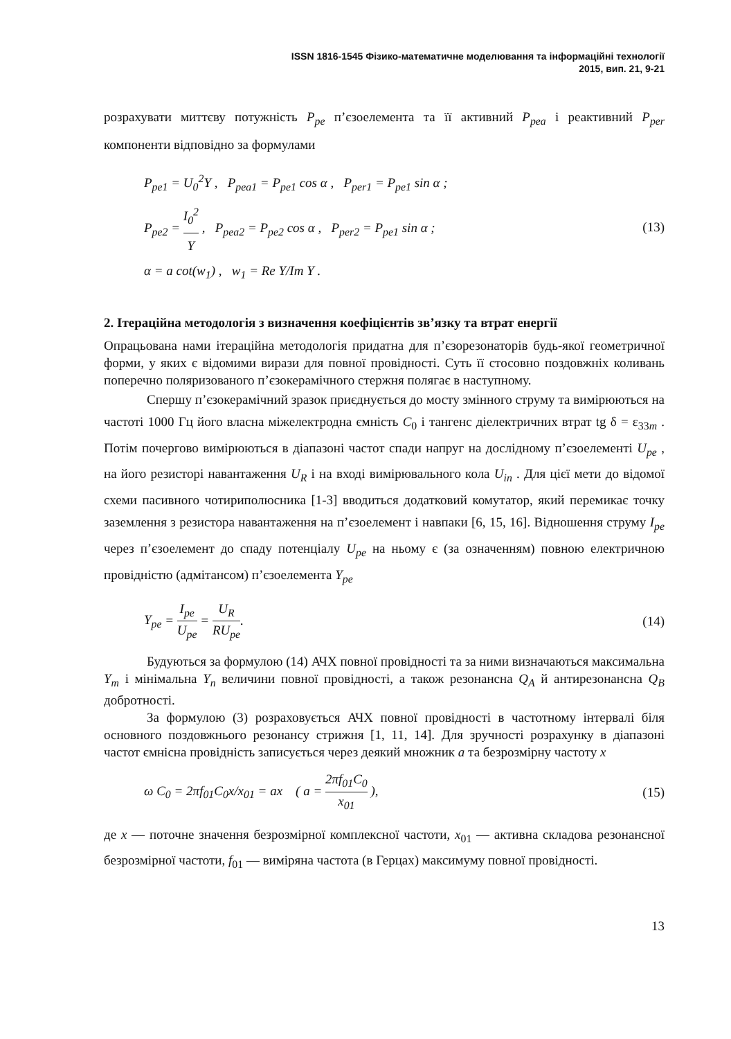ISSN 1816-1545 Фізико-математичне моделювання та інформаційні технології
2015, вип. 21, 9-21
розрахувати миттєву потужність P<sub>pe</sub> п’єзоелемента та її активний P<sub>pea</sub> і реактивний P<sub>per</sub> компоненти відповідно за формулами
P<sub>pe</sub><sub>1</sub> = U<sub>0</sub><sup>2</sup>Y , P<sub>pea</sub><sub>1</sub> = P<sub>pe</sub><sub>1</sub> cos α , P<sub>per</sub><sub>1</sub> = P<sub>pe</sub><sub>1</sub> sin α ;
P<sub>pe</sub><sub>2</sub> = I<sub>0</sub><sup>2</sup> Y , P<sub>pea</sub><sub>2</sub> = P<sub>pe</sub><sub>2</sub> cos α , P<sub>per</sub><sub>2</sub> = P<sub>pe</sub><sub>1</sub> sin α ;
α = a cot(w<sub>1</sub>) , w<sub>1</sub> = Re Y/Im Y .
(13)
2. Ітераційна методологія з визначення коефіцієнтів зв’язку та втрат енергії
Опрацьована нами ітераційна методологія придатна для п’єзорезонаторів будь-якої геометричної форми, у яких є відомими вирази для повної провідності. Суть її стосовно поздовжніх коливань поперечно поляризованого п’єзокерамічного стержня полягає в наступному.
Спершу п’єзокерамічний зразок приєднується до мосту змінного струму та вимірюються на частоті 1000 Гц його власна міжелектродна ємність C<sub>0</sub> і тангенс діелектричних втрат tg δ = ε<sub>33m</sub> . Потім почергово вимірюються в діапазоні частот спади напруг на дослідному п’єзоелементі U<sub>pe</sub> , на його резисторі навантаження U<sub>R</sub> і на вході вимірювального кола U<sub>in</sub> . Для цієї мети до відомої схеми пасивного чотириполюсника [1-3] вводиться додатковий комутатор, який перемикає точку заземлення з резистора навантаження на п’єзоелемент і навпаки [6, 15, 16]. Відношення струму I<sub>pe</sub> через п’єзоелемент до спаду потенціалу U<sub>pe</sub> на ньому є (за означенням) повною електричною провідністю (адмітансом) п’єзоелемента Y<sub>pe</sub>
Y<sub>pe</sub> = I<sub>pe</sub> U<sub>pe</sub> = U<sub>R</sub> RU<sub>pe</sub>. (14)
Будуються за формулою (14) АЧХ повної провідності та за ними визначаються максимальна Y<sub>m</sub> і мінімальна Y<sub>n</sub> величини повної провідності, а також резонансна Q<sub>A</sub> й антирезонансна Q<sub>B</sub> добротності.
За формулою (3) розраховується АЧХ повної провідності в частотному інтервалі біля основного поздовжнього резонансу стрижня [1, 11, 14]. Для зручності розрахунку в діапазоні частот ємнісна провідність записується через деякий множник a та безрозмірну частоту x
ω C<sub>0</sub> = 2πf<sub>01</sub>C<sub>0</sub>x/x<sub>01</sub> = ax ( a = 2πf<sub>01</sub>C<sub>0</sub> x<sub>01</sub> ),
(15)
де x — поточне значення безрозмірної комплексної частоти, x<sub>01</sub> — активна складова резонансної безрозмірної частоти, f<sub>01</sub> — виміряна частота (в Герцах) максимуму повної провідності.
13